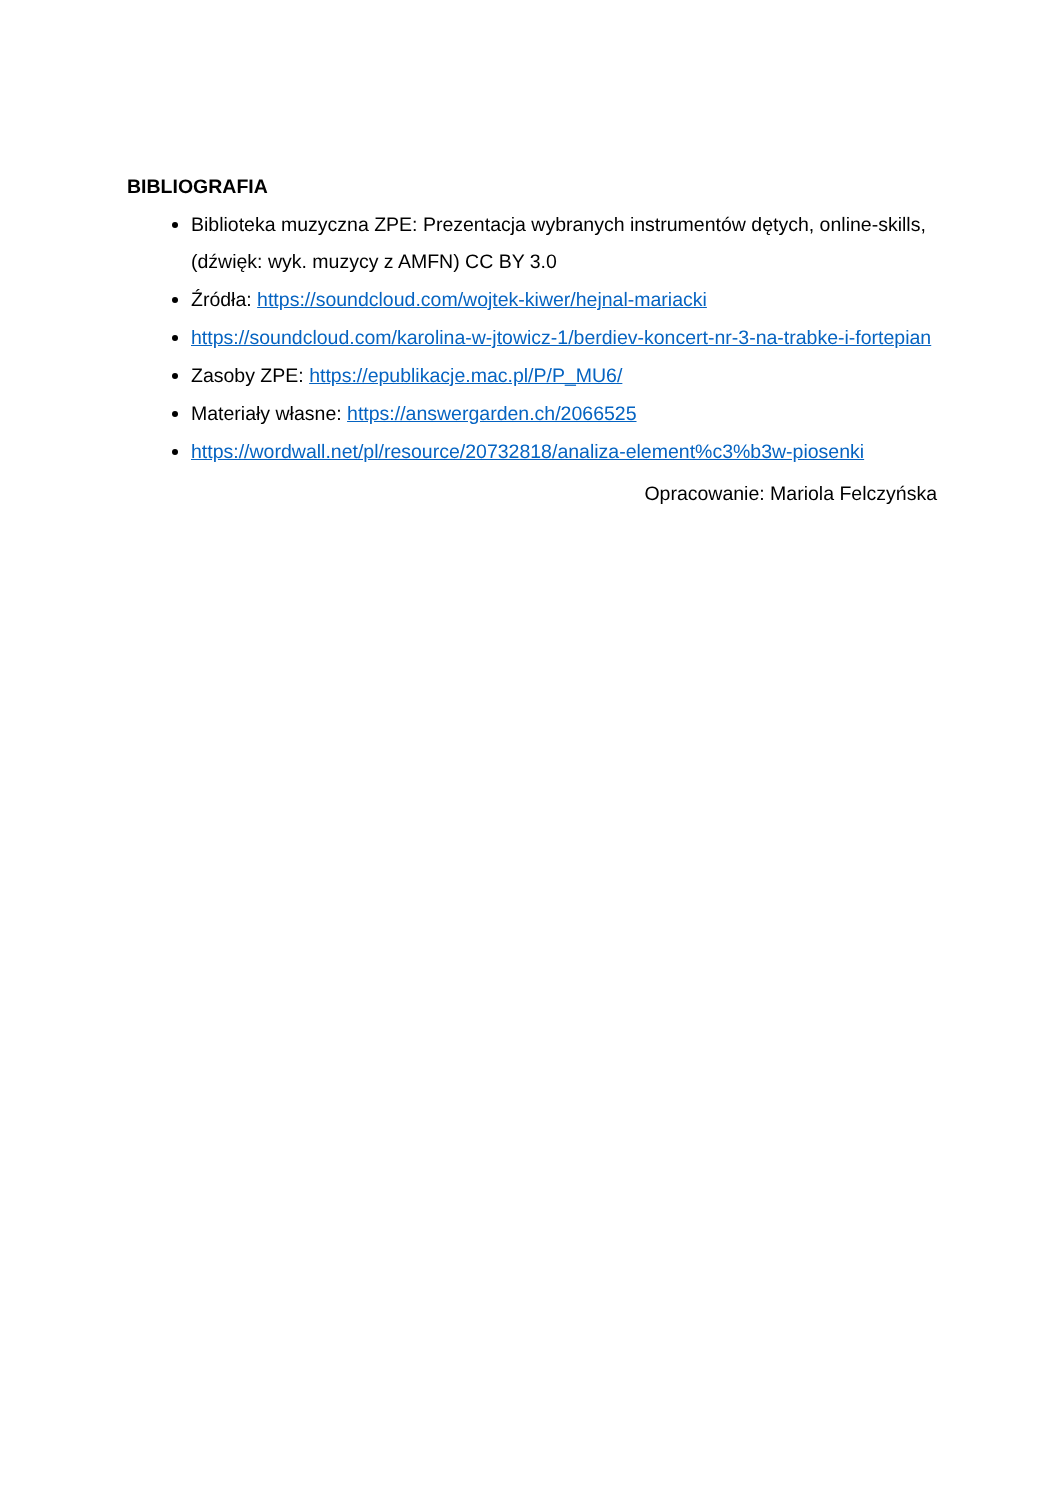BIBLIOGRAFIA
Biblioteka muzyczna ZPE: Prezentacja wybranych instrumentów dętych, online-skills, (dźwięk: wyk. muzycy z AMFN) CC BY 3.0
Źródła: https://soundcloud.com/wojtek-kiwer/hejnal-mariacki
https://soundcloud.com/karolina-w-jtowicz-1/berdiev-koncert-nr-3-na-trabke-i-fortepian
Zasoby ZPE: https://epublikacje.mac.pl/P/P_MU6/
Materiały własne: https://answergarden.ch/2066525
https://wordwall.net/pl/resource/20732818/analiza-element%c3%b3w-piosenki
Opracowanie: Mariola Felczyńska